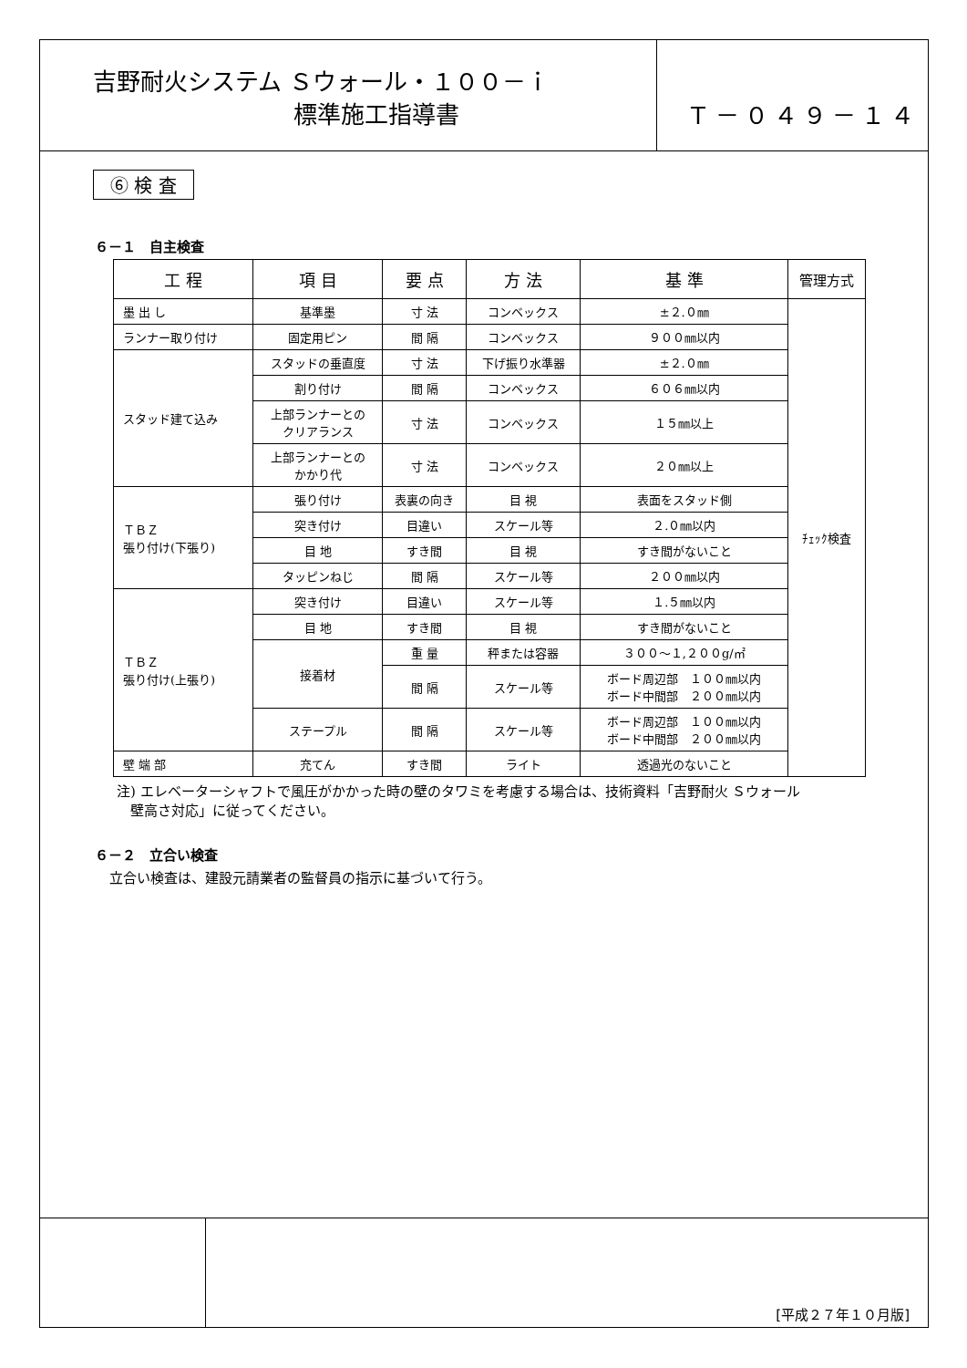吉野耐火システム Ｓウォール・１００－ｉ
標準施工指導書
Ｔ－０４９－１４
⑥ 検 査
６－１　自主検査
| 工 程 | 項 目 | 要 点 | 方 法 | 基 準 | 管理方式 |
| --- | --- | --- | --- | --- | --- |
| 墨 出 し | 基準墨 | 寸 法 | コンベックス | ±２.０㎜ | ﾁｪｯｸ検査 |
| ランナー取り付け | 固定用ピン | 間 隔 | コンベックス | ９００㎜以内 | |
| スタッド建て込み | スタッドの垂直度 | 寸 法 | 下げ振り水準器 | ±２.０㎜ | |
| | 割り付け | 間 隔 | コンベックス | ６０６㎜以内 | |
| | 上部ランナーとの クリアランス | 寸 法 | コンベックス | １５㎜以上 | |
| | 上部ランナーとの かかり代 | 寸 法 | コンベックス | ２０㎜以上 | |
| ＴＢＺ 張り付け(下張り) | 張り付け | 表裏の向き | 目 視 | 表面をスタッド側 | |
| | 突き付け | 目違い | スケール等 | ２.０㎜以内 | |
| | 目 地 | すき間 | 目 視 | すき間がないこと | |
| | タッピンねじ | 間 隔 | スケール等 | ２００㎜以内 | |
| ＴＢＺ 張り付け(上張り) | 突き付け | 目違い | スケール等 | １.５㎜以内 | |
| | 目 地 | すき間 | 目 視 | すき間がないこと | |
| | 接着材 | 重 量 | 秤または容器 | ３００～１,２００g/㎡ | |
| | | 間 隔 | スケール等 | ボード周辺部 １００㎜以内 ボード中間部 ２００㎜以内 | |
| | ステープル | 間 隔 | スケール等 | ボード周辺部 １００㎜以内 ボード中間部 ２００㎜以内 | |
| 壁 端 部 | 充てん | すき間 | ライト | 透過光のないこと | |
注) エレベーターシャフトで風圧がかかった時の壁のタワミを考慮する場合は、技術資料「吉野耐火 Ｓウォール
　壁高さ対応」に従ってください。
６－２　立合い検査
立合い検査は、建設元請業者の監督員の指示に基づいて行う。
[平成２７年１０月版]